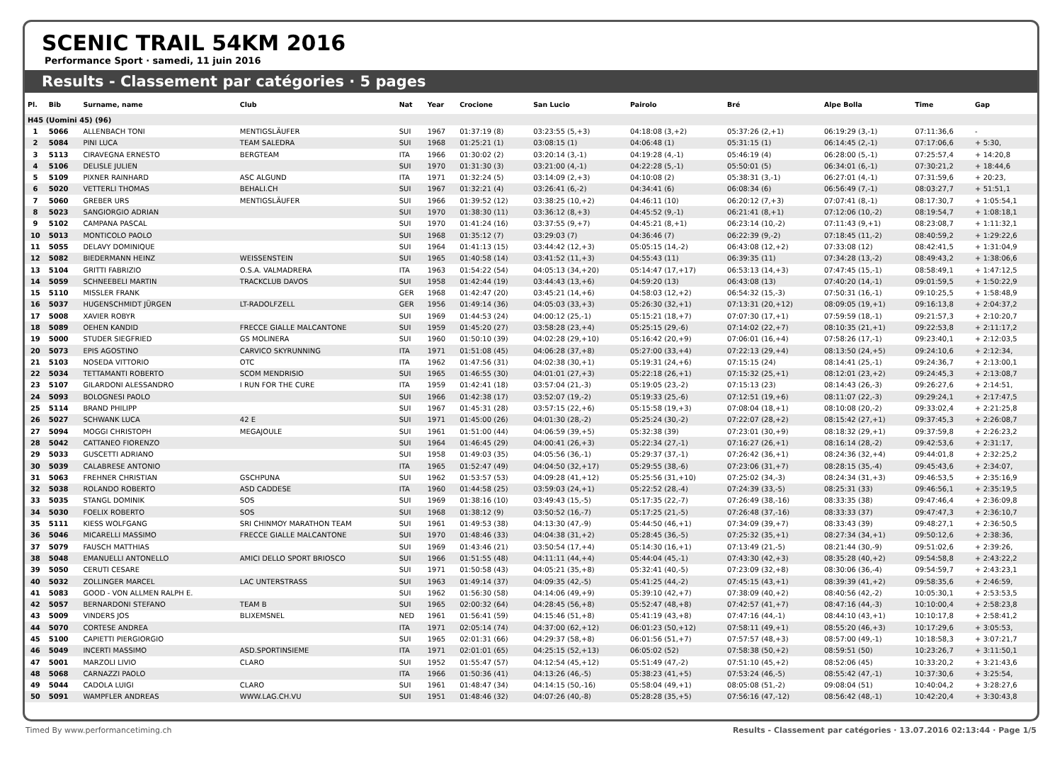SCENIC TRAIL 54KM 2016
Performance Sport · samedi, 11 juin 2016
Results - Classement par catégories · 5 pages
| Pl. | Bib | Surname, name | Club | Nat | Year | Crocione | San Lucio | Pairolo | Bré | Alpe Bolla | Time | Gap |
| --- | --- | --- | --- | --- | --- | --- | --- | --- | --- | --- | --- | --- |
| H45 (Uomini 45) (96) | | | | | | | | | | | | |
| 1 | 5066 | ALLENBACH TONI | MENTIGSLÄUFER | SUI | 1967 | 01:37:19 (8) | 03:23:55 (5,+3) | 04:18:08 (3,+2) | 05:37:26 (2,+1) | 06:19:29 (3,-1) | 07:11:36,6 | - |
| 2 | 5084 | PINI LUCA | TEAM SALEDRA | SUI | 1968 | 01:25:21 (1) | 03:08:15 (1) | 04:06:48 (1) | 05:31:15 (1) | 06:14:45 (2,-1) | 07:17:06,6 | + 5:30, |
| 3 | 5113 | CIRAVEGNA ERNESTO | BERGTEAM | ITA | 1966 | 01:30:02 (2) | 03:20:14 (3,-1) | 04:19:28 (4,-1) | 05:46:19 (4) | 06:28:00 (5,-1) | 07:25:57,4 | + 14:20,8 |
| 4 | 5106 | DELISLE JULIEN | | SUI | 1970 | 01:31:30 (3) | 03:21:00 (4,-1) | 04:22:28 (5,-1) | 05:50:01 (5) | 06:34:01 (6,-1) | 07:30:21,2 | + 18:44,6 |
| 5 | 5109 | PIXNER RAINHARD | ASC ALGUND | ITA | 1971 | 01:32:24 (5) | 03:14:09 (2,+3) | 04:10:08 (2) | 05:38:31 (3,-1) | 06:27:01 (4,-1) | 07:31:59,6 | + 20:23, |
| 6 | 5020 | VETTERLI THOMAS | BEHALI.CH | SUI | 1967 | 01:32:21 (4) | 03:26:41 (6,-2) | 04:34:41 (6) | 06:08:34 (6) | 06:56:49 (7,-1) | 08:03:27,7 | + 51:51,1 |
| 7 | 5060 | GREBER URS | MENTIGSLÄUFER | SUI | 1966 | 01:39:52 (12) | 03:38:25 (10,+2) | 04:46:11 (10) | 06:20:12 (7,+3) | 07:07:41 (8,-1) | 08:17:30,7 | + 1:05:54,1 |
| 8 | 5023 | SANGIORGIO ADRIAN | | SUI | 1970 | 01:38:30 (11) | 03:36:12 (8,+3) | 04:45:52 (9,-1) | 06:21:41 (8,+1) | 07:12:06 (10,-2) | 08:19:54,7 | + 1:08:18,1 |
| 9 | 5102 | CAMPANA PASCAL | | SUI | 1970 | 01:41:24 (16) | 03:37:55 (9,+7) | 04:45:21 (8,+1) | 06:23:14 (10,-2) | 07:11:43 (9,+1) | 08:23:08,7 | + 1:11:32,1 |
| 10 | 5013 | MONTICOLO PAOLO | | SUI | 1968 | 01:35:12 (7) | 03:29:03 (7) | 04:36:46 (7) | 06:22:39 (9,-2) | 07:18:45 (11,-2) | 08:40:59,2 | + 1:29:22,6 |
| 11 | 5055 | DELAVY DOMINIQUE | | SUI | 1964 | 01:41:13 (15) | 03:44:42 (12,+3) | 05:05:15 (14,-2) | 06:43:08 (12,+2) | 07:33:08 (12) | 08:42:41,5 | + 1:31:04,9 |
| 12 | 5082 | BIEDERMANN HEINZ | WEISSENSTEIN | SUI | 1965 | 01:40:58 (14) | 03:41:52 (11,+3) | 04:55:43 (11) | 06:39:35 (11) | 07:34:28 (13,-2) | 08:49:43,2 | + 1:38:06,6 |
| 13 | 5104 | GRITTI FABRIZIO | O.S.A. VALMADRERA | ITA | 1963 | 01:54:22 (54) | 04:05:13 (34,+20) | 05:14:47 (17,+17) | 06:53:13 (14,+3) | 07:47:45 (15,-1) | 08:58:49,1 | + 1:47:12,5 |
| 14 | 5059 | SCHNEEBELI MARTIN | TRACKCLUB DAVOS | SUI | 1958 | 01:42:44 (19) | 03:44:43 (13,+6) | 04:59:20 (13) | 06:43:08 (13) | 07:40:20 (14,-1) | 09:01:59,5 | + 1:50:22,9 |
| 15 | 5110 | MISSLER FRANK | | GER | 1968 | 01:42:47 (20) | 03:45:21 (14,+6) | 04:58:03 (12,+2) | 06:54:32 (15,-3) | 07:50:31 (16,-1) | 09:10:25,5 | + 1:58:48,9 |
| 16 | 5037 | HUGENSCHMIDT JÜRGEN | LT-RADOLFZELL | GER | 1956 | 01:49:14 (36) | 04:05:03 (33,+3) | 05:26:30 (32,+1) | 07:13:31 (20,+12) | 08:09:05 (19,+1) | 09:16:13,8 | + 2:04:37,2 |
| 17 | 5008 | XAVIER ROBYR | | SUI | 1969 | 01:44:53 (24) | 04:00:12 (25,-1) | 05:15:21 (18,+7) | 07:07:30 (17,+1) | 07:59:59 (18,-1) | 09:21:57,3 | + 2:10:20,7 |
| 18 | 5089 | OEHEN KANDID | FRECCE GIALLE MALCANTONE | SUI | 1959 | 01:45:20 (27) | 03:58:28 (23,+4) | 05:25:15 (29,-6) | 07:14:02 (22,+7) | 08:10:35 (21,+1) | 09:22:53,8 | + 2:11:17,2 |
| 19 | 5000 | STUDER SIEGFRIED | GS MOLINERA | SUI | 1960 | 01:50:10 (39) | 04:02:28 (29,+10) | 05:16:42 (20,+9) | 07:06:01 (16,+4) | 07:58:26 (17,-1) | 09:23:40,1 | + 2:12:03,5 |
| 20 | 5073 | EPIS AGOSTINO | CARVICO SKYRUNNING | ITA | 1971 | 01:51:08 (45) | 04:06:28 (37,+8) | 05:27:00 (33,+4) | 07:22:13 (29,+4) | 08:13:50 (24,+5) | 09:24:10,6 | + 2:12:34, |
| 21 | 5103 | NOSEDA VITTORIO | OTC | ITA | 1962 | 01:47:56 (31) | 04:02:38 (30,+1) | 05:19:31 (24,+6) | 07:15:15 (24) | 08:14:41 (25,-1) | 09:24:36,7 | + 2:13:00,1 |
| 22 | 5034 | TETTAMANTI ROBERTO | SCOM MENDRISIO | SUI | 1965 | 01:46:55 (30) | 04:01:01 (27,+3) | 05:22:18 (26,+1) | 07:15:32 (25,+1) | 08:12:01 (23,+2) | 09:24:45,3 | + 2:13:08,7 |
| 23 | 5107 | GILARDONI ALESSANDRO | I RUN FOR THE CURE | ITA | 1959 | 01:42:41 (18) | 03:57:04 (21,-3) | 05:19:05 (23,-2) | 07:15:13 (23) | 08:14:43 (26,-3) | 09:26:27,6 | + 2:14:51, |
| 24 | 5093 | BOLOGNESI PAOLO | | SUI | 1966 | 01:42:38 (17) | 03:52:07 (19,-2) | 05:19:33 (25,-6) | 07:12:51 (19,+6) | 08:11:07 (22,-3) | 09:29:24,1 | + 2:17:47,5 |
| 25 | 5114 | BRAND PHILIPP | | SUI | 1967 | 01:45:31 (28) | 03:57:15 (22,+6) | 05:15:58 (19,+3) | 07:08:04 (18,+1) | 08:10:08 (20,-2) | 09:33:02,4 | + 2:21:25,8 |
| 26 | 5027 | SCHWANK LUCA | 42 E | SUI | 1971 | 01:45:00 (26) | 04:01:30 (28,-2) | 05:25:24 (30,-2) | 07:22:07 (28,+2) | 08:15:42 (27,+1) | 09:37:45,3 | + 2:26:08,7 |
| 27 | 5094 | MOGGI CHRISTOPH | MEGAJOULE | SUI | 1961 | 01:51:00 (44) | 04:06:59 (39,+5) | 05:32:38 (39) | 07:23:01 (30,+9) | 08:18:32 (29,+1) | 09:37:59,8 | + 2:26:23,2 |
| 28 | 5042 | CATTANEO FIORENZO | | SUI | 1964 | 01:46:45 (29) | 04:00:41 (26,+3) | 05:22:34 (27,-1) | 07:16:27 (26,+1) | 08:16:14 (28,-2) | 09:42:53,6 | + 2:31:17, |
| 29 | 5033 | GUSCETTI ADRIANO | | SUI | 1958 | 01:49:03 (35) | 04:05:56 (36,-1) | 05:29:37 (37,-1) | 07:26:42 (36,+1) | 08:24:36 (32,+4) | 09:44:01,8 | + 2:32:25,2 |
| 30 | 5039 | CALABRESE ANTONIO | | ITA | 1965 | 01:52:47 (49) | 04:04:50 (32,+17) | 05:29:55 (38,-6) | 07:23:06 (31,+7) | 08:28:15 (35,-4) | 09:45:43,6 | + 2:34:07, |
| 31 | 5063 | FREHNER CHRISTIAN | GSCHPUNA | SUI | 1962 | 01:53:57 (53) | 04:09:28 (41,+12) | 05:25:56 (31,+10) | 07:25:02 (34,-3) | 08:24:34 (31,+3) | 09:46:53,5 | + 2:35:16,9 |
| 32 | 5038 | ROLANDO ROBERTO | ASD CADDESE | ITA | 1960 | 01:44:58 (25) | 03:59:03 (24,+1) | 05:22:52 (28,-4) | 07:24:39 (33,-5) | 08:25:31 (33) | 09:46:56,1 | + 2:35:19,5 |
| 33 | 5035 | STANGL DOMINIK | SOS | SUI | 1969 | 01:38:16 (10) | 03:49:43 (15,-5) | 05:17:35 (22,-7) | 07:26:49 (38,-16) | 08:33:35 (38) | 09:47:46,4 | + 2:36:09,8 |
| 34 | 5030 | FOELIX ROBERTO | SOS | SUI | 1968 | 01:38:12 (9) | 03:50:52 (16,-7) | 05:17:25 (21,-5) | 07:26:48 (37,-16) | 08:33:33 (37) | 09:47:47,3 | + 2:36:10,7 |
| 35 | 5111 | KIESS WOLFGANG | SRI CHINMOY MARATHON TEAM | SUI | 1961 | 01:49:53 (38) | 04:13:30 (47,-9) | 05:44:50 (46,+1) | 07:34:09 (39,+7) | 08:33:43 (39) | 09:48:27,1 | + 2:36:50,5 |
| 36 | 5046 | MICARELLI MASSIMO | FRECCE GIALLE MALCANTONE | SUI | 1970 | 01:48:46 (33) | 04:04:38 (31,+2) | 05:28:45 (36,-5) | 07:25:32 (35,+1) | 08:27:34 (34,+1) | 09:50:12,6 | + 2:38:36, |
| 37 | 5079 | FAUSCH MATTHIAS | | SUI | 1969 | 01:43:46 (21) | 03:50:54 (17,+4) | 05:14:30 (16,+1) | 07:13:49 (21,-5) | 08:21:44 (30,-9) | 09:51:02,6 | + 2:39:26, |
| 38 | 5048 | EMANUELLI ANTONELLO | AMICI DELLO SPORT BRIOSCO | SUI | 1966 | 01:51:55 (48) | 04:11:11 (44,+4) | 05:44:04 (45,-1) | 07:43:30 (42,+3) | 08:35:28 (40,+2) | 09:54:58,8 | + 2:43:22,2 |
| 39 | 5050 | CERUTI CESARE | | SUI | 1971 | 01:50:58 (43) | 04:05:21 (35,+8) | 05:32:41 (40,-5) | 07:23:09 (32,+8) | 08:30:06 (36,-4) | 09:54:59,7 | + 2:43:23,1 |
| 40 | 5032 | ZOLLINGER MARCEL | LAC UNTERSTRASS | SUI | 1963 | 01:49:14 (37) | 04:09:35 (42,-5) | 05:41:25 (44,-2) | 07:45:15 (43,+1) | 08:39:39 (41,+2) | 09:58:35,6 | + 2:46:59, |
| 41 | 5083 | GOOD - VON ALLMEN RALPH E. | | SUI | 1962 | 01:56:30 (58) | 04:14:06 (49,+9) | 05:39:10 (42,+7) | 07:38:09 (40,+2) | 08:40:56 (42,-2) | 10:05:30,1 | + 2:53:53,5 |
| 42 | 5057 | BERNARDONI STEFANO | TEAM B | SUI | 1965 | 02:00:32 (64) | 04:28:45 (56,+8) | 05:52:47 (48,+8) | 07:42:57 (41,+7) | 08:47:16 (44,-3) | 10:10:00,4 | + 2:58:23,8 |
| 43 | 5009 | VINDERS JOS | BLIXEMSNEL | NED | 1961 | 01:56:41 (59) | 04:15:46 (51,+8) | 05:41:19 (43,+8) | 07:47:16 (44,-1) | 08:44:10 (43,+1) | 10:10:17,8 | + 2:58:41,2 |
| 44 | 5070 | CORTESE ANDREA | | ITA | 1971 | 02:05:14 (74) | 04:37:00 (62,+12) | 06:01:23 (50,+12) | 07:58:11 (49,+1) | 08:55:20 (46,+3) | 10:17:29,6 | + 3:05:53, |
| 45 | 5100 | CAPIETTI PIERGIORGIO | | SUI | 1965 | 02:01:31 (66) | 04:29:37 (58,+8) | 06:01:56 (51,+7) | 07:57:57 (48,+3) | 08:57:00 (49,-1) | 10:18:58,3 | + 3:07:21,7 |
| 46 | 5049 | INCERTI MASSIMO | ASD.SPORTINSIEME | ITA | 1971 | 02:01:01 (65) | 04:25:15 (52,+13) | 06:05:02 (52) | 07:58:38 (50,+2) | 08:59:51 (50) | 10:23:26,7 | + 3:11:50,1 |
| 47 | 5001 | MARZOLI LIVIO | CLARO | SUI | 1952 | 01:55:47 (57) | 04:12:54 (45,+12) | 05:51:49 (47,-2) | 07:51:10 (45,+2) | 08:52:06 (45) | 10:33:20,2 | + 3:21:43,6 |
| 48 | 5068 | CARNAZZI PAOLO | | ITA | 1966 | 01:50:36 (41) | 04:13:26 (46,-5) | 05:38:23 (41,+5) | 07:53:24 (46,-5) | 08:55:42 (47,-1) | 10:37:30,6 | + 3:25:54, |
| 49 | 5044 | CADOLA LUIGI | CLARO | SUI | 1961 | 01:48:47 (34) | 04:14:15 (50,-16) | 05:58:04 (49,+1) | 08:05:08 (51,-2) | 09:08:04 (51) | 10:40:04,2 | + 3:28:27,6 |
| 50 | 5091 | WAMPFLER ANDREAS | WWW.LAG.CH.VU | SUI | 1951 | 01:48:46 (32) | 04:07:26 (40,-8) | 05:28:28 (35,+5) | 07:56:16 (47,-12) | 08:56:42 (48,-1) | 10:42:20,4 | + 3:30:43,8 |
Timed By www.performancetiming.ch Results - Classement par catégories · 13.07.2016 02:13:44 · Page 1/5